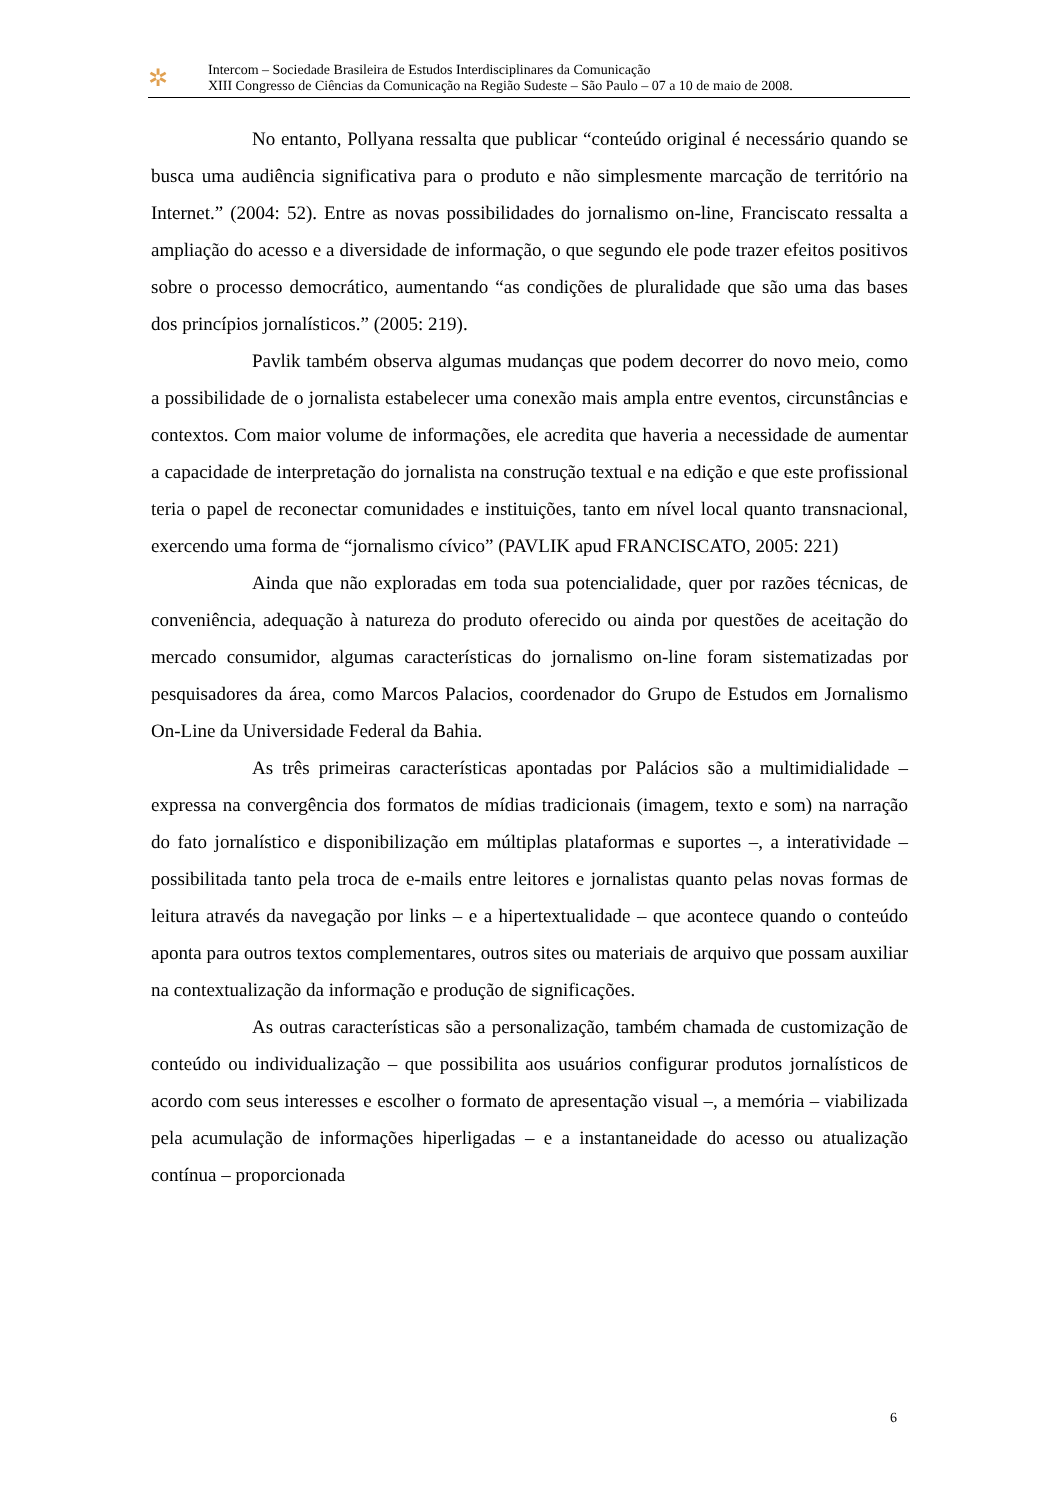✲
Intercom – Sociedade Brasileira de Estudos Interdisciplinares da Comunicação
XIII Congresso de Ciências da Comunicação na Região Sudeste – São Paulo – 07 a 10 de maio de 2008.
No entanto, Pollyana ressalta que publicar “conteúdo original é necessário quando se busca uma audiência significativa para o produto e não simplesmente marcação de território na Internet.” (2004: 52). Entre as novas possibilidades do jornalismo on-line, Franciscato ressalta a ampliação do acesso e a diversidade de informação, o que segundo ele pode trazer efeitos positivos sobre o processo democrático, aumentando “as condições de pluralidade que são uma das bases dos princípios jornalísticos.” (2005: 219).
Pavlik também observa algumas mudanças que podem decorrer do novo meio, como a possibilidade de o jornalista estabelecer uma conexão mais ampla entre eventos, circunstâncias e contextos. Com maior volume de informações, ele acredita que haveria a necessidade de aumentar a capacidade de interpretação do jornalista na construção textual e na edição e que este profissional teria o papel de reconectar comunidades e instituições, tanto em nível local quanto transnacional, exercendo uma forma de “jornalismo cívico” (PAVLIK apud FRANCISCATO, 2005: 221)
Ainda que não exploradas em toda sua potencialidade, quer por razões técnicas, de conveniência, adequação à natureza do produto oferecido ou ainda por questões de aceitação do mercado consumidor, algumas características do jornalismo on-line foram sistematizadas por pesquisadores da área, como Marcos Palacios, coordenador do Grupo de Estudos em Jornalismo On-Line da Universidade Federal da Bahia.
As três primeiras características apontadas por Palácios são a multimidialidade – expressa na convergência dos formatos de mídias tradicionais (imagem, texto e som) na narração do fato jornalístico e disponibilização em múltiplas plataformas e suportes –, a interatividade – possibilitada tanto pela troca de e-mails entre leitores e jornalistas quanto pelas novas formas de leitura através da navegação por links – e a hipertextualidade – que acontece quando o conteúdo aponta para outros textos complementares, outros sites ou materiais de arquivo que possam auxiliar na contextualização da informação e produção de significações.
As outras características são a personalização, também chamada de customização de conteúdo ou individualização – que possibilita aos usuários configurar produtos jornalísticos de acordo com seus interesses e escolher o formato de apresentação visual –, a memória – viabilizada pela acumulação de informações hiperligadas – e a instantaneidade do acesso ou atualização contínua – proporcionada
6